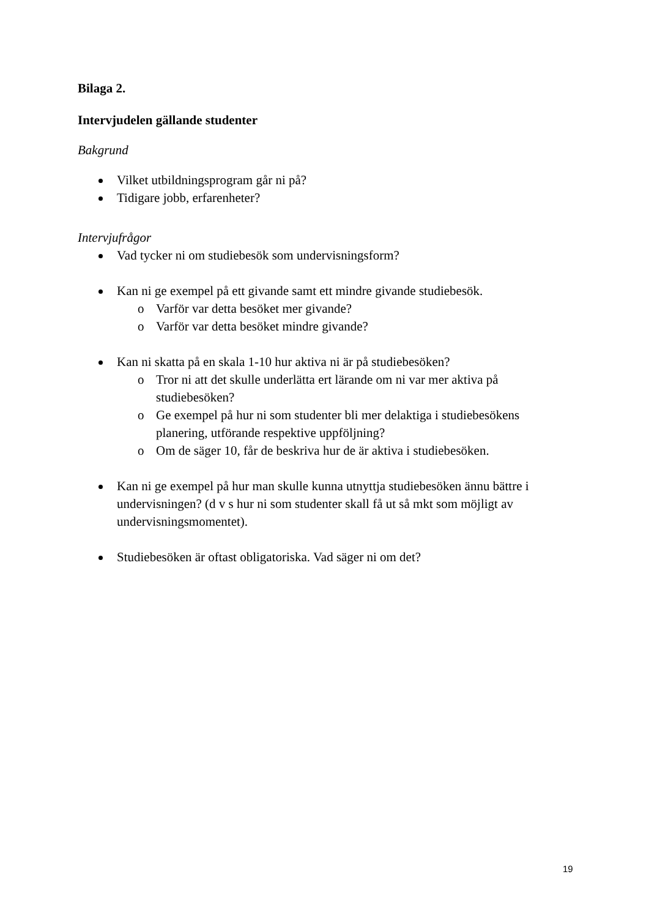Bilaga 2.
Intervjudelen gällande studenter
Bakgrund
Vilket utbildningsprogram går ni på?
Tidigare jobb, erfarenheter?
Intervjufrågor
Vad tycker ni om studiebesök som undervisningsform?
Kan ni ge exempel på ett givande samt ett mindre givande studiebesök.
o Varför var detta besöket mer givande?
o Varför var detta besöket mindre givande?
Kan ni skatta på en skala 1-10 hur aktiva ni är på studiebesöken?
o Tror ni att det skulle underlätta ert lärande om ni var mer aktiva på studiebesöken?
o Ge exempel på hur ni som studenter bli mer delaktiga i studiebesökens planering, utförande respektive uppföljning?
o Om de säger 10, får de beskriva hur de är aktiva i studiebesöken.
Kan ni ge exempel på hur man skulle kunna utnyttja studiebesöken ännu bättre i undervisningen? (d v s hur ni som studenter skall få ut så mkt som möjligt av undervisningsmomentet).
Studiebesöken är oftast obligatoriska. Vad säger ni om det?
19